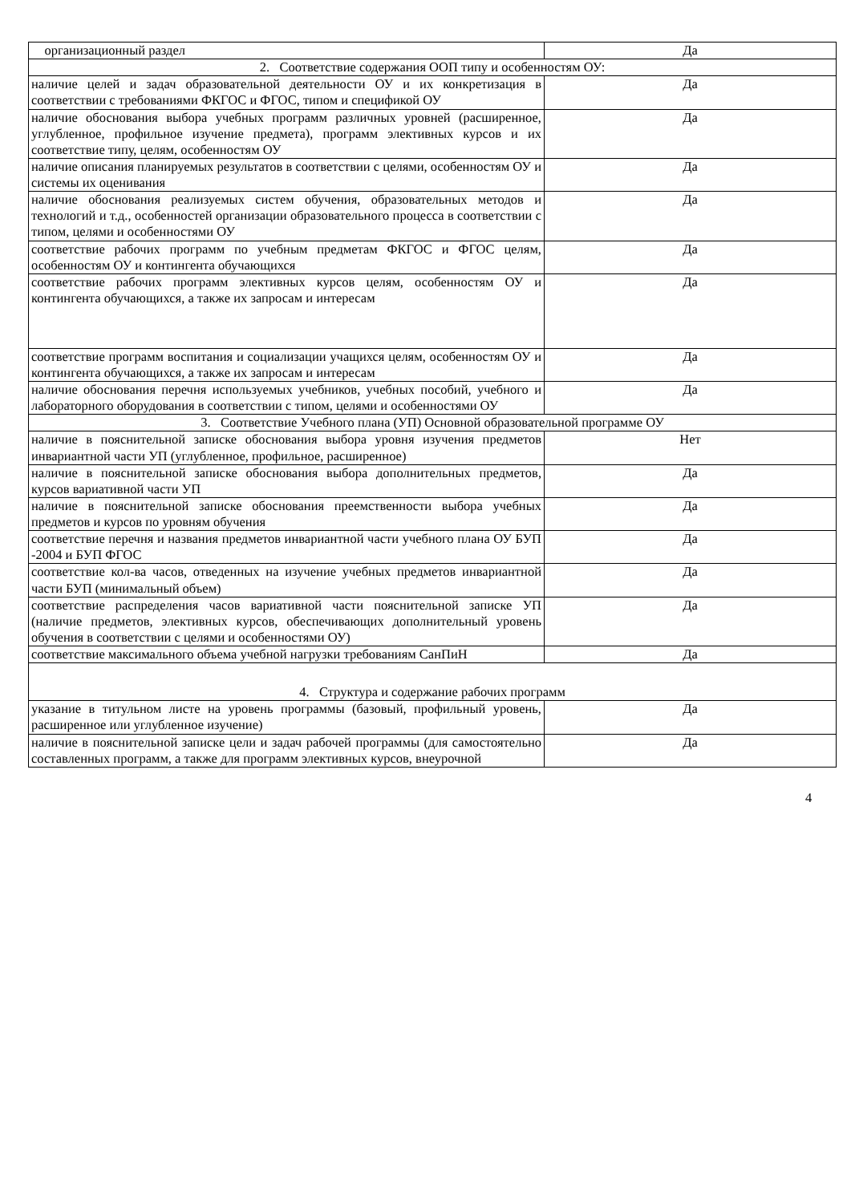| организационный раздел | Да |
| 2. Соответствие содержания ООП типу и особенностям ОУ: | |
| наличие целей и задач образовательной деятельности ОУ и их конкретизация в соответствии с требованиями ФКГОС и ФГОС, типом и спецификой ОУ | Да |
| наличие обоснования выбора учебных программ различных уровней (расширенное, углубленное, профильное изучение предмета), программ элективных курсов и их соответствие типу, целям, особенностям ОУ | Да |
| наличие описания планируемых результатов в соответствии с целями, особенностям ОУ и системы их оценивания | Да |
| наличие обоснования реализуемых систем обучения, образовательных методов и технологий и т.д., особенностей организации образовательного процесса в соответствии с типом, целями и особенностями ОУ | Да |
| соответствие рабочих программ по учебным предметам ФКГОС и ФГОС целям, особенностям ОУ и контингента обучающихся | Да |
| соответствие рабочих программ элективных курсов целям, особенностям ОУ и контингента обучающихся, а также их запросам и интересам | Да |
| соответствие программ воспитания и социализации учащихся целям, особенностям ОУ и контингента обучающихся, а также их запросам и интересам | Да |
| наличие обоснования перечня используемых учебников, учебных пособий, учебного и лабораторного оборудования в соответствии с типом, целями и особенностями ОУ | Да |
| 3. Соответствие Учебного плана (УП) Основной образовательной программе ОУ | |
| наличие в пояснительной записке обоснования выбора уровня изучения предметов инвариантной части УП (углубленное, профильное, расширенное) | Нет |
| наличие в пояснительной записке обоснования выбора дополнительных предметов, курсов вариативной части УП | Да |
| наличие в пояснительной записке обоснования преемственности выбора учебных предметов и курсов по уровням обучения | Да |
| соответствие перечня и названия предметов инвариантной части учебного плана ОУ БУП -2004 и БУП ФГОС | Да |
| соответствие кол-ва часов, отведенных на изучение учебных предметов инвариантной части БУП (минимальный объем) | Да |
| соответствие распределения часов вариативной части пояснительной записке УП (наличие предметов, элективных курсов, обеспечивающих дополнительный уровень обучения в соответствии с целями и особенностями ОУ) | Да |
| соответствие максимального объема учебной нагрузки требованиям СанПиН | Да |
| 4. Структура и содержание рабочих программ | |
| указание в титульном листе на уровень программы (базовый, профильный уровень, расширенное или углубленное изучение) | Да |
| наличие в пояснительной записке цели и задач рабочей программы (для самостоятельно составленных программ, а также для программ элективных курсов, внеурочной | Да |
4